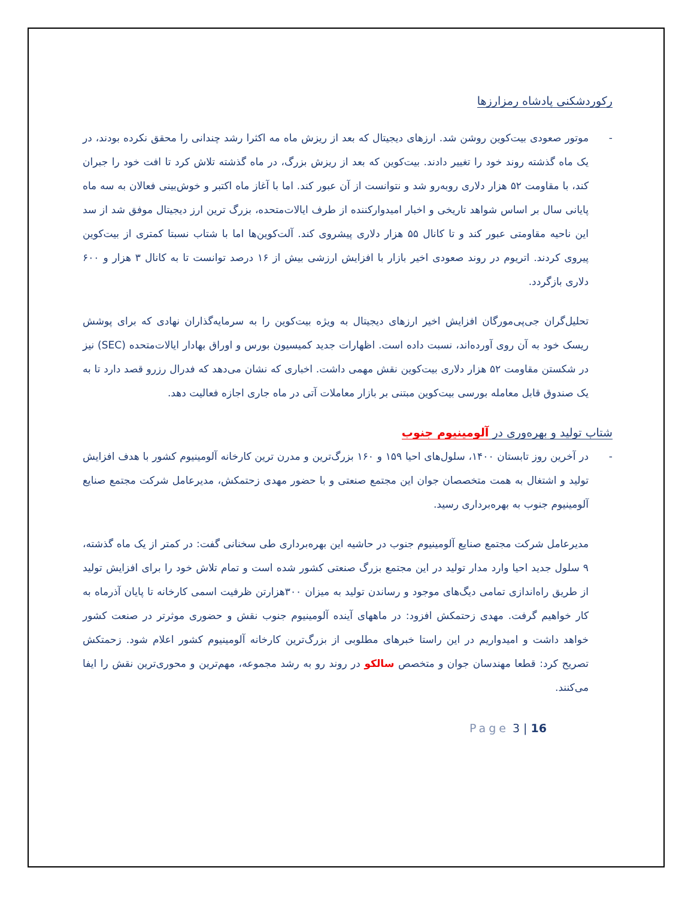رکوردشکنی پادشاه رمزارزها
- موتور صعودی بیت‌کوین روشن شد. ارزهای دیجیتال که بعد از ریزش ماه مه اکثرا رشد چندانی را محقق نکرده بودند، در یک ماه گذشته روند خود را تغییر دادند. بیت‌کوین که بعد از ریزش بزرگ، در ماه گذشته تلاش کرد تا افت خود را جبران کند، با مقاومت ۵۲ هزار دلاری روبه‌رو شد و نتوانست از آن عبور کند. اما با آغاز ماه اکتبر و خوش‌بینی فعالان به سه ماه پایانی سال بر اساس شواهد تاریخی و اخبار امیدوارکننده از طرف ایالات‌متحده، بزرگ ترین ارز دیجیتال موفق شد از سد این ناحیه مقاومتی عبور کند و تا کانال ۵۵ هزار دلاری پیشروی کند. آلت‌کوین‌ها اما با شتاب نسبتا کمتری از بیت‌کوین پیروی کردند. اتریوم در روند صعودی اخیر بازار با افزایش ارزشی بیش از ۱۶ درصد توانست تا به کانال ۳ هزار و ۶۰۰ دلاری بازگردد.
تحلیل‌گران جی‌پی‌مورگان افزایش اخیر ارزهای دیجیتال به ویژه بیت‌کوین را به سرمایه‌گذاران نهادی که برای پوشش ریسک خود به آن روی آورده‌اند، نسبت داده است. اظهارات جدید کمیسیون بورس و اوراق بهادار ایالات‌متحده (SEC) نیز در شکستن مقاومت ۵۲ هزار دلاری بیت‌کوین نقش مهمی داشت. اخباری که نشان می‌دهد که فدرال رزرو قصد دارد تا به یک صندوق قابل معامله بورسی بیت‌کوین مبتنی بر بازار معاملات آتی در ماه جاری اجازه فعالیت دهد.
شتاب تولید و بهره‌وری در آلومینیوم جنوب
- در آخرین روز تابستان ۱۴۰۰، سلول‌های احیا ۱۵۹ و ۱۶۰ بزرگ‌ترین و مدرن ترین کارخانه آلومینیوم کشور با هدف افزایش تولید و اشتغال به همت متخصصان جوان این مجتمع صنعتی و با حضور مهدی زحتمکش، مدیرعامل شرکت مجتمع صنایع آلومینیوم جنوب به بهره‌برداری رسید.
مدیرعامل شرکت مجتمع صنایع آلومینیوم جنوب در حاشیه این بهره‌برداری طی سخنانی گفت: در کمتر از یک ماه گذشته، ۹ سلول جدید احیا وارد مدار تولید در این مجتمع بزرگ صنعتی کشور شده است و تمام تلاش خود را برای افزایش تولید از طریق راه‌اندازی تمامی دیگ‌های موجود و رساندن تولید به میزان ۳۰۰هزارتن ظرفیت اسمی کارخانه تا پایان آذرماه به کار خواهیم گرفت. مهدی زحتمکش افزود: در ماههای آینده آلومینیوم جنوب نقش و حضوری موثرتر در صنعت کشور خواهد داشت و امیدواریم در این راستا خبرهای مطلوبی از بزرگ‌ترین کارخانه آلومینیوم کشور اعلام شود. زحمتکش تصریح کرد: قطعا مهندسان جوان و متخصص سالکو در روند رو به رشد مجموعه، مهم‌ترین و محوری‌ترین نقش را ایفا می‌کنند.
Page 3 | 16